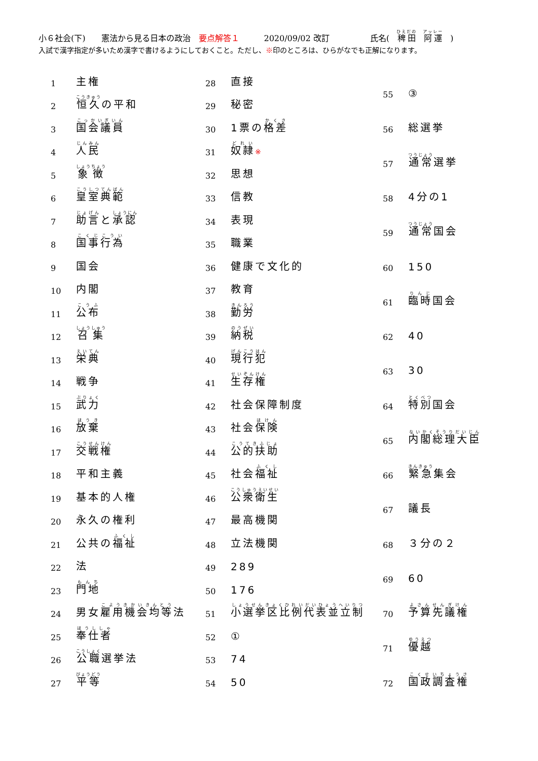小６社会(下)　　憲法から見る日本の政治　要点解答１　　　2020/09/02 改訂　　　　　氏名(　稗田　阿運　)
入試で漢字指定が多いため漢字で書けるようにしておくこと。ただし、※印のところは、ひらがなでも正解になります。
| 1 | 主権 |
| 2 | 恒久 の平和 |
| 3 | 国会議員 |
| 4 | 人民 |
| 5 | 象徴 |
| 6 | 皇室典範 |
| 7 | 助言 と 承認 |
| 8 | 国事行為 |
| 9 | 国会 |
| 10 | 内閣 |
| 11 | 公布 |
| 12 | 召集 |
| 13 | 栄典 |
| 14 | 戦争 |
| 15 | 武力 |
| 16 | 放棄 |
| 17 | 交戦権 |
| 18 | 平和主義 |
| 19 | 基本的人権 |
| 20 | 永久の権利 |
| 21 | 公共の 福祉 |
| 22 | 法 |
| 23 | 門地 |
| 24 | 男女 雇用機会均等 法 |
| 25 | 奉仕者 |
| 26 | 公職 選挙法 |
| 27 | 平等 |
| 28 | 直接 |
| 29 | 秘密 |
| 30 | 1票の 格差 |
| 31 | 奴隷 ※ |
| 32 | 思想 |
| 33 | 信教 |
| 34 | 表現 |
| 35 | 職業 |
| 36 | 健康で文化的 |
| 37 | 教育 |
| 38 | 勤労 |
| 39 | 納税 |
| 40 | 現行犯 |
| 41 | 生存権 |
| 42 | 社会保障制度 |
| 43 | 社会 保険 |
| 44 | 公的扶助 |
| 45 | 社会 福祉 |
| 46 | 公衆衛生 |
| 47 | 最高機関 |
| 48 | 立法機関 |
| 49 | 289 |
| 50 | 176 |
| 51 | 小選挙区比例代表並立制 |
| 52 | ① |
| 53 | 74 |
| 54 | 50 |
| 55 | ③ |
| 56 | 総選挙 |
| 57 | 通常 選挙 |
| 58 | 4分の1 |
| 59 | 通常 国会 |
| 60 | 150 |
| 61 | 臨時 国会 |
| 62 | 40 |
| 63 | 30 |
| 64 | 特別 国会 |
| 65 | 内閣総理大臣 |
| 66 | 緊急 集会 |
| 67 | 議長 |
| 68 | ３分の２ |
| 69 | 60 |
| 70 | 予算先議権 |
| 71 | 優越 |
| 72 | 国政調査権 |